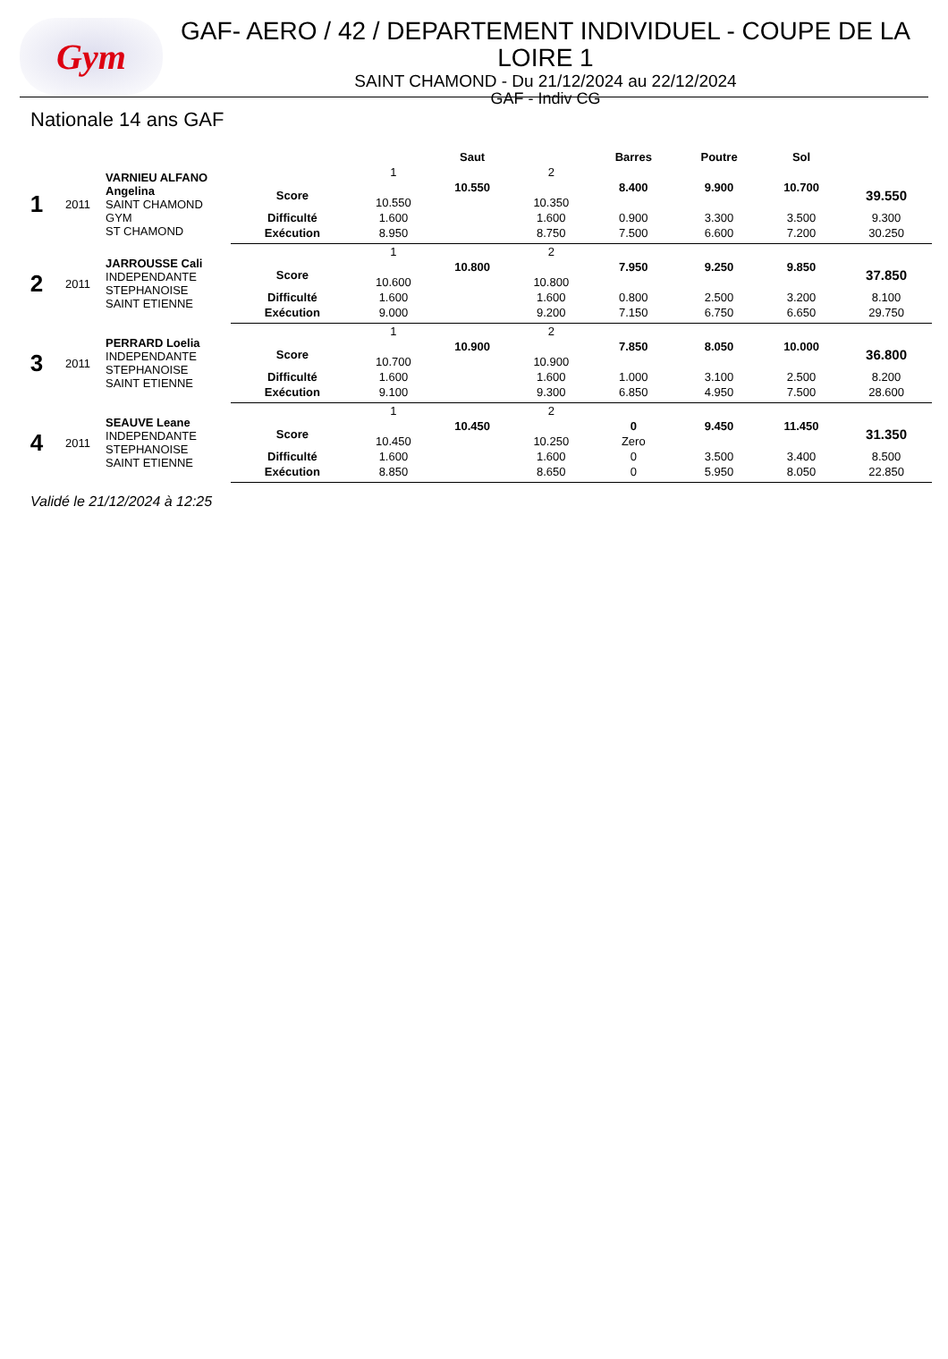Gym
GAF- AERO / 42 / DEPARTEMENT INDIVIDUEL - COUPE DE LA LOIRE 1
SAINT CHAMOND - Du 21/12/2024 au 22/12/2024
GAF - Indiv CG
Nationale 14 ans GAF
| | | | | Saut | | | Barres | Poutre | Sol | |
| --- | --- | --- | --- | --- | --- | --- | --- | --- | --- | --- |
| 1 | 2011 | VARNIEU ALFANO Angelina SAINT CHAMOND GYM ST CHAMOND | | 1 | | 2 | | | | |
| | | | Score | | 10.550 | | 8.400 | 9.900 | 10.700 | 39.550 |
| | | | | 10.550 | | 10.350 | | | | |
| | | | Difficulté | 1.600 | | 1.600 | 0.900 | 3.300 | 3.500 | 9.300 |
| | | | Exécution | 8.950 | | 8.750 | 7.500 | 6.600 | 7.200 | 30.250 |
| 2 | 2011 | JARROUSSE Cali INDEPENDANTE STEPHANOISE SAINT ETIENNE | | 1 | | 2 | | | | |
| | | | Score | | 10.800 | | 7.950 | 9.250 | 9.850 | 37.850 |
| | | | | 10.600 | | 10.800 | | | | |
| | | | Difficulté | 1.600 | | 1.600 | 0.800 | 2.500 | 3.200 | 8.100 |
| | | | Exécution | 9.000 | | 9.200 | 7.150 | 6.750 | 6.650 | 29.750 |
| 3 | 2011 | PERRARD Loelia INDEPENDANTE STEPHANOISE SAINT ETIENNE | | 1 | | 2 | | | | |
| | | | Score | | 10.900 | | 7.850 | 8.050 | 10.000 | 36.800 |
| | | | | 10.700 | | 10.900 | | | | |
| | | | Difficulté | 1.600 | | 1.600 | 1.000 | 3.100 | 2.500 | 8.200 |
| | | | Exécution | 9.100 | | 9.300 | 6.850 | 4.950 | 7.500 | 28.600 |
| 4 | 2011 | SEAUVE Leane INDEPENDANTE STEPHANOISE SAINT ETIENNE | | 1 | | 2 | | | | |
| | | | Score | | 10.450 | | 0 | 9.450 | 11.450 | 31.350 |
| | | | | 10.450 | | 10.250 | Zero | | | |
| | | | Difficulté | 1.600 | | 1.600 | 0 | 3.500 | 3.400 | 8.500 |
| | | | Exécution | 8.850 | | 8.650 | 0 | 5.950 | 8.050 | 22.850 |
Validé le 21/12/2024 à 12:25